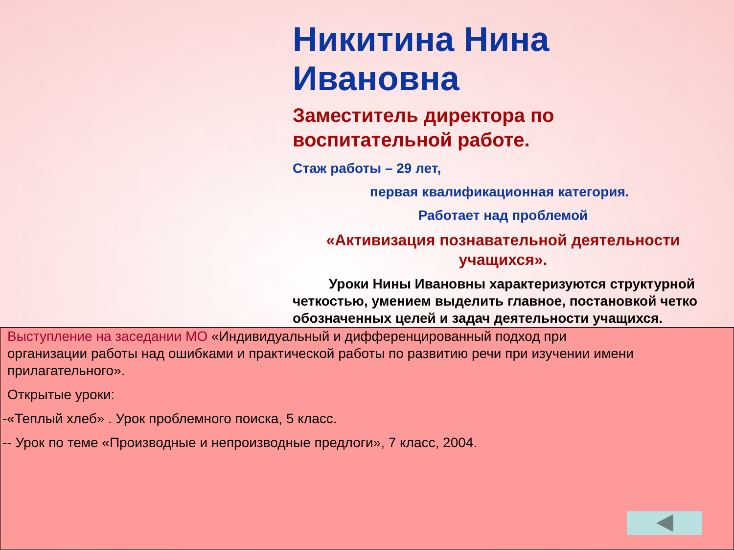Никитина Нина Ивановна
Заместитель директора по воспитательной работе.
Стаж работы – 29 лет,
первая квалификационная категория.
Работает над проблемой
«Активизация познавательной деятельности учащихся».
Уроки Нины Ивановны характеризуются структурной четкостью, умением выделить главное, постановкой четко обозначенных целей и задач деятельности учащихся.
Выступление на заседании МО «Индивидуальный и дифференцированный подход при организации работы над ошибками и практической работы по развитию речи при изучении имени прилагательного».
Открытые уроки:
-«Теплый хлеб» . Урок проблемного поиска, 5 класс.
-- Урок по теме «Производные и непроизводные предлоги», 7 класс, 2004.